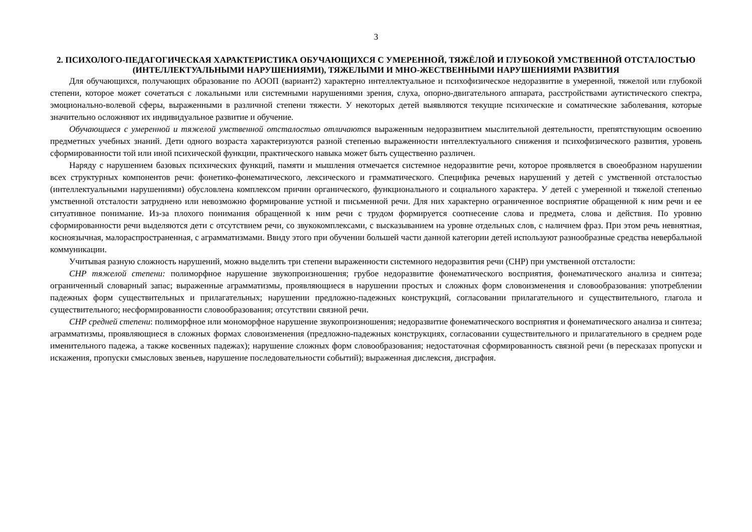3
2. ПСИХОЛОГО-ПЕДАГОГИЧЕСКАЯ ХАРАКТЕРИСТИКА ОБУЧАЮЩИХСЯ С УМЕРЕННОЙ, ТЯЖЁЛОЙ И ГЛУБОКОЙ УМСТВЕННОЙ ОТСТАЛОСТЬЮ (ИНТЕЛЛЕКТУАЛЬНЫМИ НАРУШЕНИЯМИ), ТЯЖЕЛЫМИ И МНО-ЖЕСТВЕННЫМИ НАРУШЕНИЯМИ РАЗВИТИЯ
Для обучающихся, получающих образование по АООП (вариант2) характерно интеллектуальное и психофизическое недоразвитие в умеренной, тяжелой или глубокой степени, которое может сочетаться с локальными или системными нарушениями зрения, слуха, опорно-двигательного аппарата, расстройствами аутистического спектра, эмоционально-волевой сферы, выраженными в различной степени тяжести. У некоторых детей выявляются текущие психические и соматические заболевания, которые значительно осложняют их индивидуальное развитие и обучение.
Обучающиеся с умеренной и тяжелой умственной отсталостью отличаются выраженным недоразвитием мыслительной деятельности, препятствующим освоению предметных учебных знаний. Дети одного возраста характеризуются разной степенью выраженности интеллектуального снижения и психофизического развития, уровень сформированности той или иной психической функции, практического навыка может быть существенно различен.
Наряду с нарушением базовых психических функций, памяти и мышления отмечается системное недоразвитие речи, которое проявляется в своеобразном нарушении всех структурных компонентов речи: фонетико-фонематического, лексического и грамматического. Специфика речевых нарушений у детей с умственной отсталостью (интеллектуальными нарушениями) обусловлена комплексом причин органического, функционального и социального характера. У детей с умеренной и тяжелой степенью умственной отсталости затруднено или невозможно формирование устной и письменной речи. Для них характерно ограниченное восприятие обращенной к ним речи и ее ситуативное понимание. Из-за плохого понимания обращенной к ним речи с трудом формируется соотнесение слова и предмета, слова и действия. По уровню сформированности речи выделяются дети с отсутствием речи, со звукокомплексами, с высказыванием на уровне отдельных слов, с наличием фраз. При этом речь невнятная, косноязычная, малораспространенная, с аграмматизмами. Ввиду этого при обучении большей части данной категории детей используют разнообразные средства невербальной коммуникации.
Учитывая разную сложность нарушений, можно выделить три степени выраженности системного недоразвития речи (СНР) при умственной отсталости:
СНР тяжелой степени: полиморфное нарушение звукопроизношения; грубое недоразвитие фонематического восприятия, фонематического анализа и синтеза; ограниченный словарный запас; выраженные аграмматизмы, проявляющиеся в нарушении простых и сложных форм словоизменения и словообразования: употреблении падежных форм существительных и прилагательных; нарушении предложно-падежных конструкций, согласовании прилагательного и существительного, глагола и существительного; несформированности словообразования; отсутствии связной речи.
СНР средней степени: полиморфное или мономорфное нарушение звукопроизношения; недоразвитие фонематического восприятия и фонематического анализа и синтеза; аграмматизмы, проявляющиеся в сложных формах словоизменения (предложно-падежных конструкциях, согласовании существительного и прилагательного в среднем роде именительного падежа, а также косвенных падежах); нарушение сложных форм словообразования; недостаточная сформированность связной речи (в пересказах пропуски и искажения, пропуски смысловых звеньев, нарушение последовательности событий); выраженная дислексия, дисграфия.